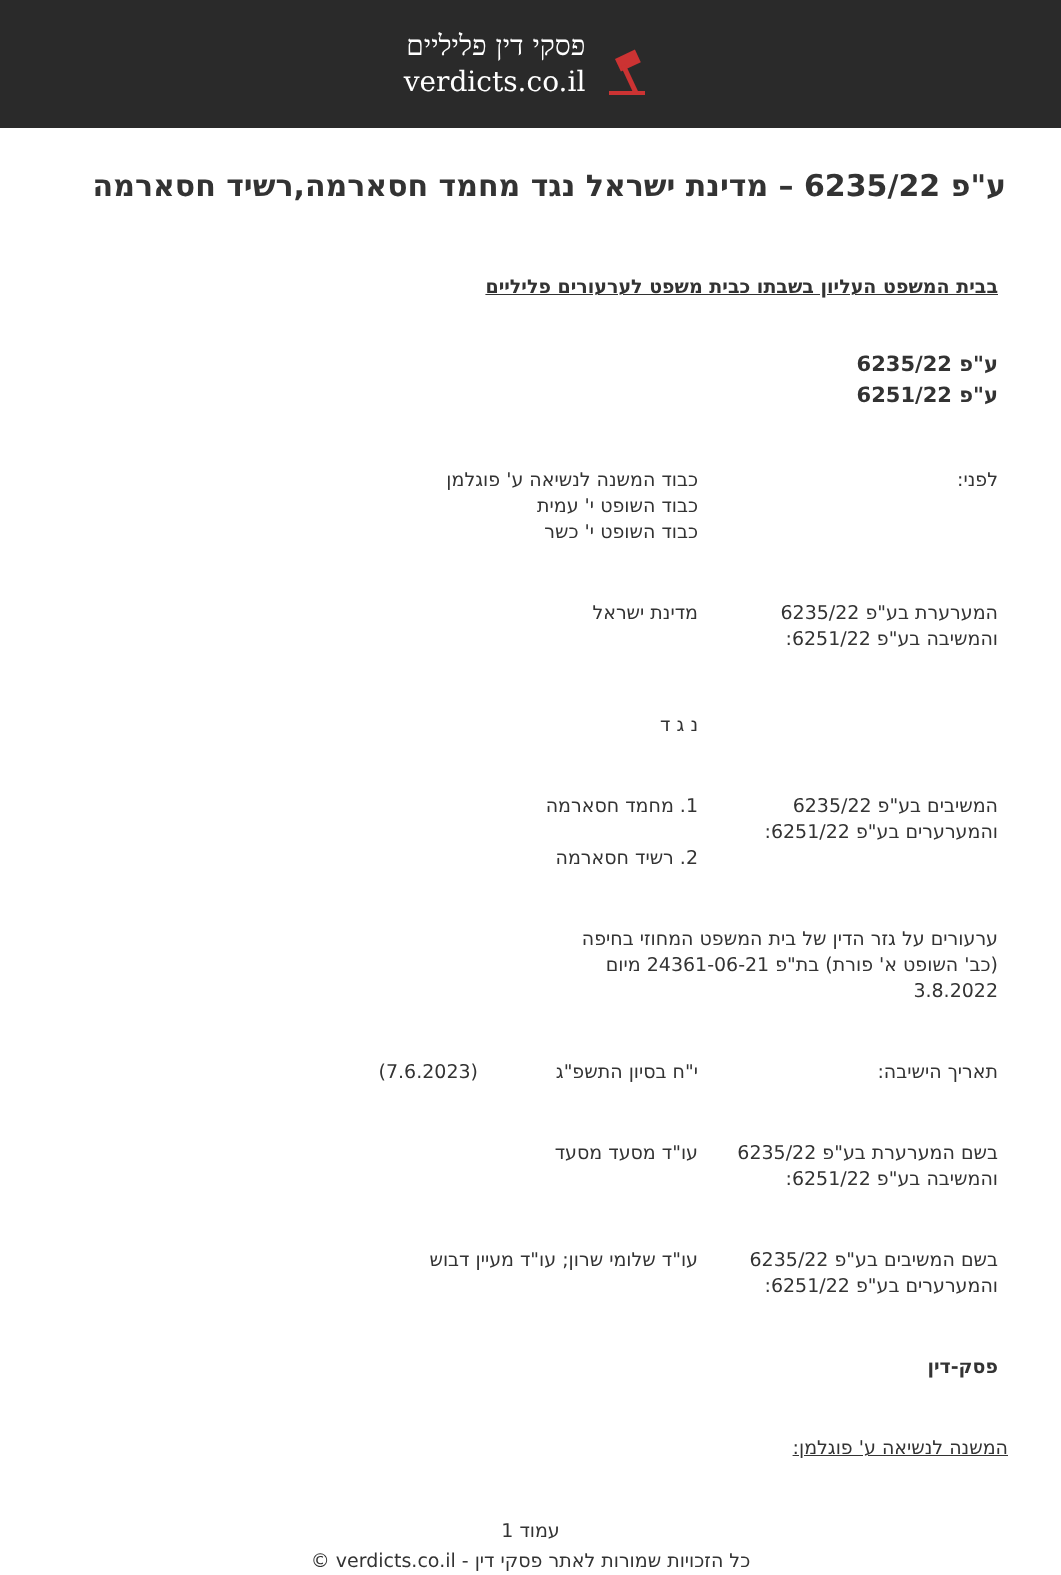פסקי דין פליליים
verdicts.co.il
ע"פ 6235/22 – מדינת ישראל נגד מחמד חסארמה,רשיד חסארמה
בבית המשפט העליון בשבתו כבית משפט לערעורים פליליים
ע"פ 6235/22
ע"פ 6251/22
לפני: כבוד המשנה לנשיאה ע' פוגלמן
כבוד השופט י' עמית
כבוד השופט י' כשר
המערערת בע"פ 6235/22
והמשיבה בע"פ 6251/22:
מדינת ישראל
נ ג ד
המשיבים בע"פ 6235/22
והמערערים בע"פ 6251/22:
1. מחמד חסארמה
2. רשיד חסארמה
ערעורים על גזר הדין של בית המשפט המחוזי בחיפה (כב' השופט א' פורת) בת"פ 24361-06-21 מיום 3.8.2022
תאריך הישיבה: י"ח בסיון התשפ"ג (7.6.2023)
בשם המערערת בע"פ 6235/22
והמשיבה בע"פ 6251/22:
עו"ד מסעד מסעד
בשם המשיבים בע"פ 6235/22
והמערערים בע"פ 6251/22:
עו"ד שלומי שרון; עו"ד מעיין דבוש
פסק-דין
המשנה לנשיאה ע' פוגלמן:
עמוד 1
כל הזכויות שמורות לאתר פסקי דין - verdicts.co.il ©